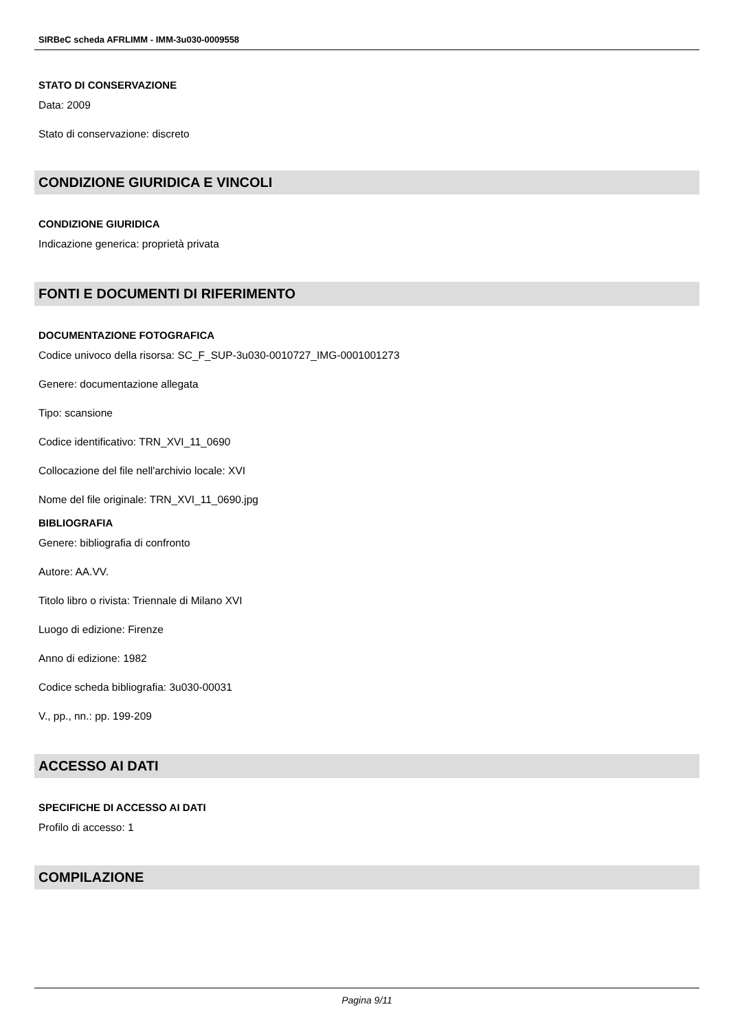SIRBeC scheda AFRLIMM - IMM-3u030-0009558
STATO DI CONSERVAZIONE
Data: 2009
Stato di conservazione: discreto
CONDIZIONE GIURIDICA E VINCOLI
CONDIZIONE GIURIDICA
Indicazione generica: proprietà privata
FONTI E DOCUMENTI DI RIFERIMENTO
DOCUMENTAZIONE FOTOGRAFICA
Codice univoco della risorsa: SC_F_SUP-3u030-0010727_IMG-0001001273
Genere: documentazione allegata
Tipo: scansione
Codice identificativo: TRN_XVI_11_0690
Collocazione del file nell'archivio locale: XVI
Nome del file originale: TRN_XVI_11_0690.jpg
BIBLIOGRAFIA
Genere: bibliografia di confronto
Autore: AA.VV.
Titolo libro o rivista: Triennale di Milano XVI
Luogo di edizione: Firenze
Anno di edizione: 1982
Codice scheda bibliografia: 3u030-00031
V., pp., nn.: pp. 199-209
ACCESSO AI DATI
SPECIFICHE DI ACCESSO AI DATI
Profilo di accesso: 1
COMPILAZIONE
Pagina 9/11